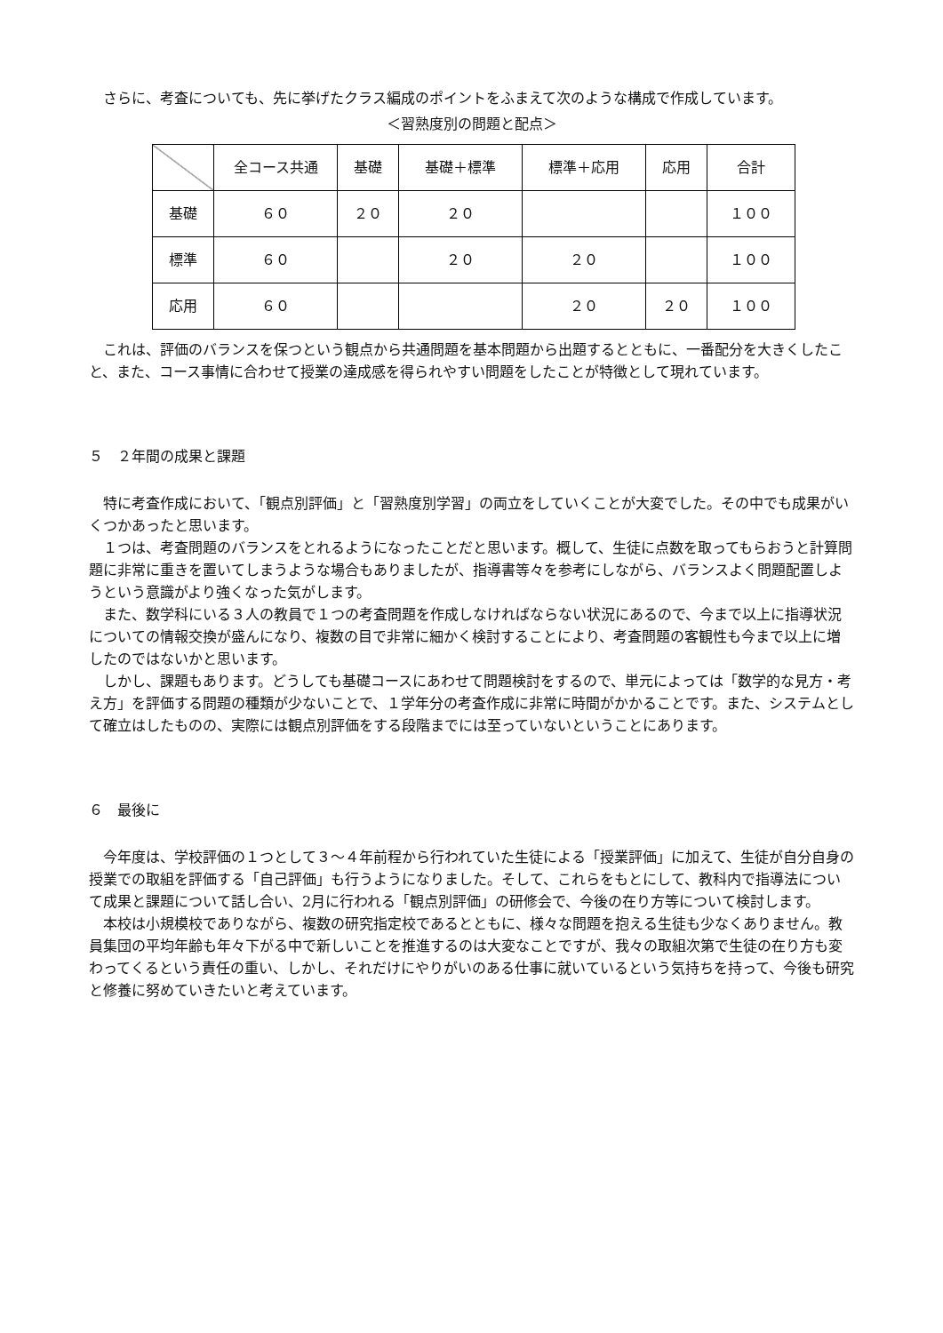さらに、考査についても、先に挙げたクラス編成のポイントをふまえて次のような構成で作成しています。
＜習熟度別の問題と配点＞
| | 全コース共通 | 基礎 | 基礎＋標準 | 標準＋応用 | 応用 | 合計 |
| --- | --- | --- | --- | --- | --- | --- |
| 基礎 | ６０ | ２０ | ２０ | | | １００ |
| 標準 | ６０ | | ２０ | ２０ | | １００ |
| 応用 | ６０ | | | ２０ | ２０ | １００ |
これは、評価のバランスを保つという観点から共通問題を基本問題から出題するとともに、一番配分を大きくしたこと、また、コース事情に合わせて授業の達成感を得られやすい問題をしたことが特徴として現れています。
５　２年間の成果と課題
特に考査作成において、「観点別評価」と「習熟度別学習」の両立をしていくことが大変でした。その中でも成果がいくつかあったと思います。
１つは、考査問題のバランスをとれるようになったことだと思います。概して、生徒に点数を取ってもらおうと計算問題に非常に重きを置いてしまうような場合もありましたが、指導書等々を参考にしながら、バランスよく問題配置しようという意識がより強くなった気がします。
また、数学科にいる３人の教員で１つの考査問題を作成しなければならない状況にあるので、今まで以上に指導状況についての情報交換が盛んになり、複数の目で非常に細かく検討することにより、考査問題の客観性も今まで以上に増したのではないかと思います。
しかし、課題もあります。どうしても基礎コースにあわせて問題検討をするので、単元によっては「数学的な見方・考え方」を評価する問題の種類が少ないことで、１学年分の考査作成に非常に時間がかかることです。また、システムとして確立はしたものの、実際には観点別評価をする段階までには至っていないということにあります。
６　最後に
今年度は、学校評価の１つとして３～４年前程から行われていた生徒による「授業評価」に加えて、生徒が自分自身の授業での取組を評価する「自己評価」も行うようになりました。そして、これらをもとにして、教科内で指導法について成果と課題について話し合い、2月に行われる「観点別評価」の研修会で、今後の在り方等について検討します。
本校は小規模校でありながら、複数の研究指定校であるとともに、様々な問題を抱える生徒も少なくありません。教員集団の平均年齢も年々下がる中で新しいことを推進するのは大変なことですが、我々の取組次第で生徒の在り方も変わってくるという責任の重い、しかし、それだけにやりがいのある仕事に就いているという気持ちを持って、今後も研究と修養に努めていきたいと考えています。